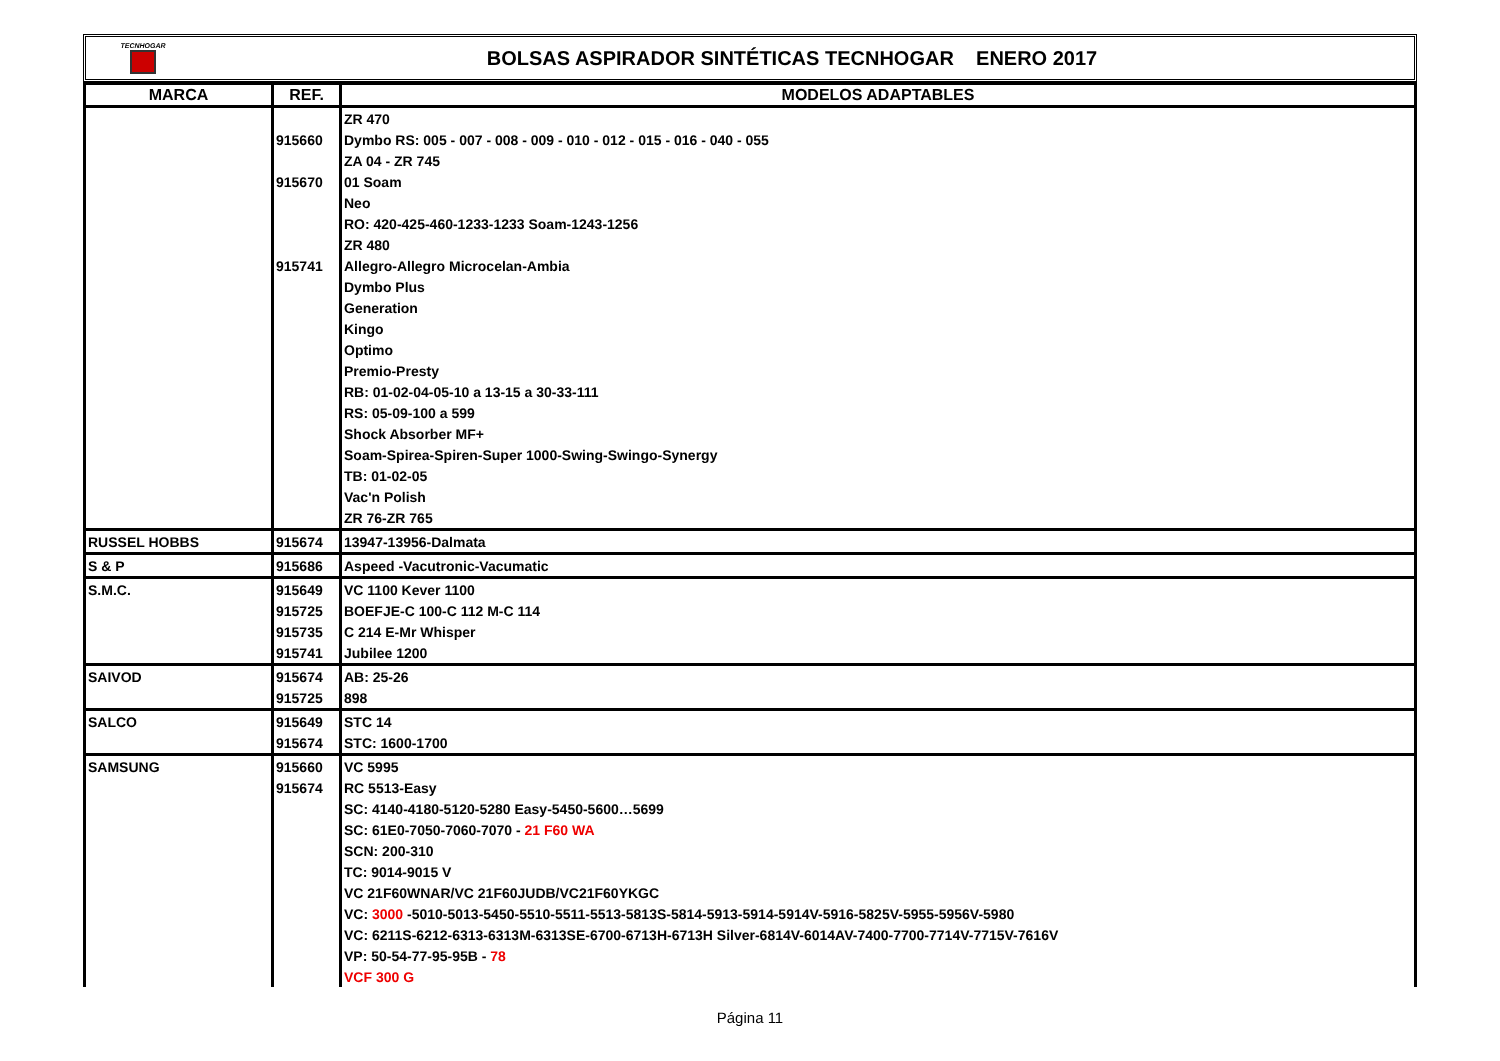TECNHOGAR
BOLSAS ASPIRADOR SINTÉTICAS TECNHOGAR ENERO 2017
| MARCA | REF. | MODELOS ADAPTABLES |
| --- | --- | --- |
| | | ZR 470 |
| | 915660 | Dymbo RS: 005 - 007 - 008 - 009 - 010 - 012 - 015 - 016 - 040 - 055 |
| | | ZA 04 - ZR 745 |
| | 915670 | 01 Soam |
| | | Neo |
| | | RO: 420-425-460-1233-1233 Soam-1243-1256 |
| | | ZR 480 |
| | 915741 | Allegro-Allegro Microcelan-Ambia |
| | | Dymbo Plus |
| | | Generation |
| | | Kingo |
| | | Optimo |
| | | Premio-Presty |
| | | RB: 01-02-04-05-10 a 13-15 a 30-33-111 |
| | | RS: 05-09-100 a 599 |
| | | Shock Absorber MF+ |
| | | Soam-Spirea-Spiren-Super 1000-Swing-Swingo-Synergy |
| | | TB: 01-02-05 |
| | | Vac'n Polish |
| | | ZR 76-ZR 765 |
| RUSSEL HOBBS | 915674 | 13947-13956-Dalmata |
| S & P | 915686 | Aspeed -Vacutronic-Vacumatic |
| S.M.C. | 915649 | VC 1100 Kever 1100 |
| | 915725 | BOEFJE-C 100-C 112 M-C 114 |
| | 915735 | C 214 E-Mr Whisper |
| | 915741 | Jubilee 1200 |
| SAIVOD | 915674 | AB: 25-26 |
| | 915725 | 898 |
| SALCO | 915649 | STC 14 |
| | 915674 | STC: 1600-1700 |
| SAMSUNG | 915660 | VC 5995 |
| | 915674 | RC 5513-Easy |
| | | SC: 4140-4180-5120-5280 Easy-5450-5600…5699 |
| | | SC: 61E0-7050-7060-7070 - 21 F60 WA |
| | | SCN: 200-310 |
| | | TC: 9014-9015 V |
| | | VC 21F60WNAR/VC 21F60JUDB/VC21F60YKGC |
| | | VC: 3000 -5010-5013-5450-5510-5511-5513-5813S-5814-5913-5914-5914V-5916-5825V-5955-5956V-5980 |
| | | VC: 6211S-6212-6313-6313M-6313SE-6700-6713H-6713H Silver-6814V-6014AV-7400-7700-7714V-7715V-7616V |
| | | VP: 50-54-77-95-95B - 78 |
| | | VCF 300 G |
Página 11